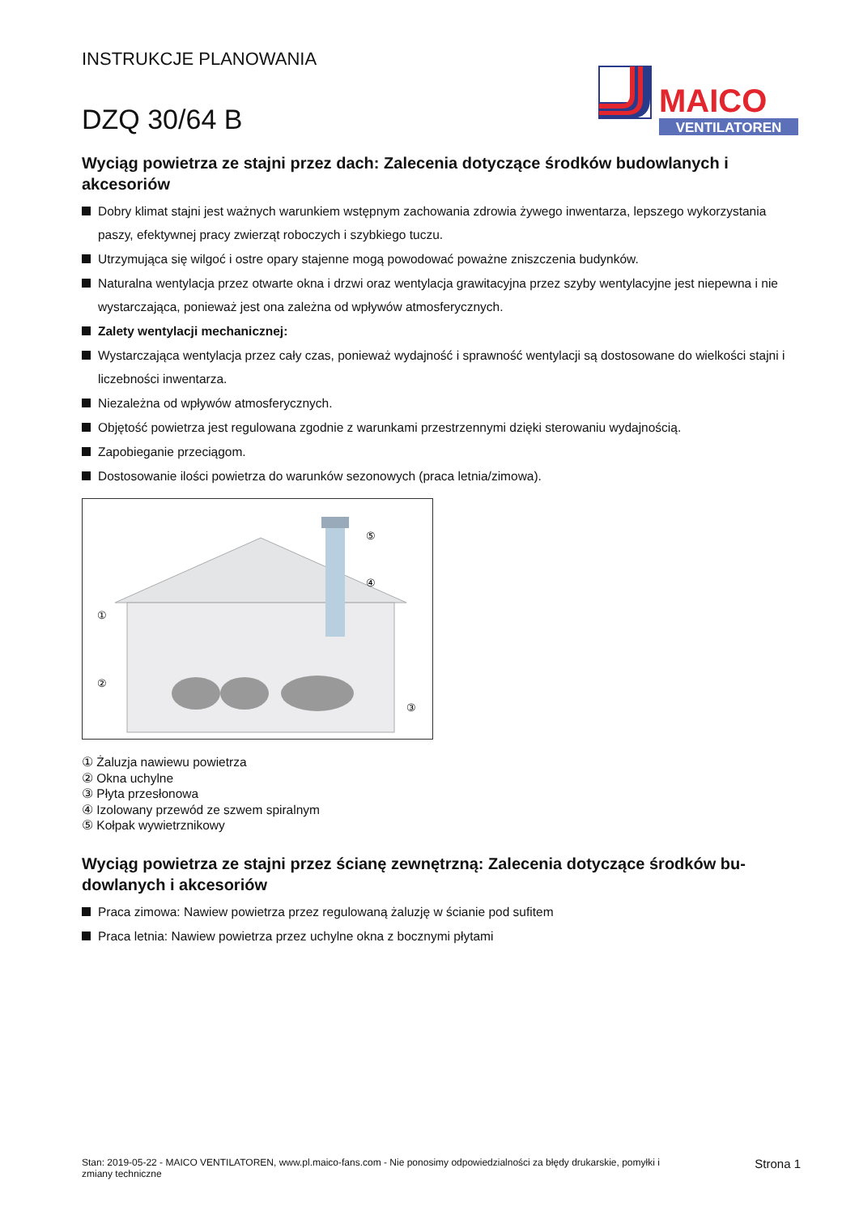INSTRUKCJE PLANOWANIA
DZQ 30/64 B
MAICO
VENTILATOREN
Wyciąg powietrza ze stajni przez dach: Zalecenia dotyczące środków budowlanych i akcesoriów
Dobry klimat stajni jest ważnych warunkiem wstępnym zachowania zdrowia żywego inwentarza, lepszego wykorzystania paszy, efektywnej pracy zwierząt roboczych i szybkiego tuczu.
Utrzymująca się wilgoć i ostre opary stajenne mogą powodować poważne zniszczenia budynków.
Naturalna wentylacja przez otwarte okna i drzwi oraz wentylacja grawitacyjna przez szyby wentylacyjne jest niepewna i nie wystarczająca, ponieważ jest ona zależna od wpływów atmosferycznych.
Zalety wentylacji mechanicznej:
Wystarczająca wentylacja przez cały czas, ponieważ wydajność i sprawność wentylacji są dostosowane do wielkości staj­ni i liczebności inwentarza.
Niezależna od wpływów atmosferycznych.
Objętość powietrza jest regulowana zgodnie z warunkami przestrzennymi dzięki sterowaniu wydajnością.
Zapobieganie przeciągom.
Dostosowanie ilości powietrza do warunków sezonowych (praca letnia/zimowa).
②
①
⑤
④
③
① Żaluzja nawiewu powietrza
② Okna uchylne
③ Płyta przesłonowa
④ Izolowany przewód ze szwem spiralnym
⑤ Kołpak wywietrznikowy
Wyciąg powietrza ze stajni przez ścianę zewnętrzną: Zalecenia dotyczące środków bu­dowlanych i akcesoriów
Praca zimowa: Nawiew powietrza przez regulowaną żaluzję w ścianie pod sufitem
Praca letnia: Nawiew powietrza przez uchylne okna z bocznymi płytami
Stan: 2019-05-22 - MAICO VENTILATOREN, www.pl.maico-fans.com - Nie ponosimy odpowiedzialności za błędy drukarskie, pomyłki i
zmiany techniczne Strona 1